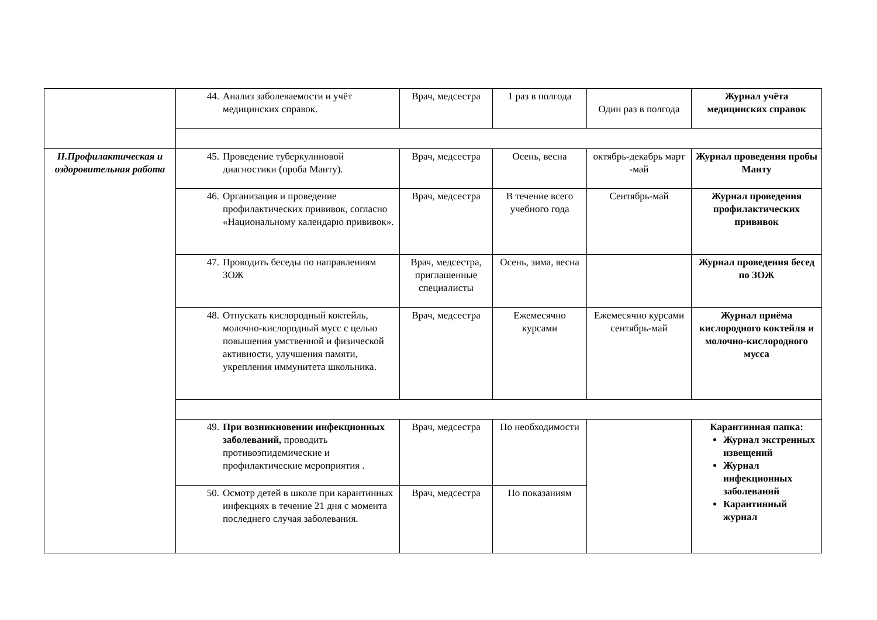| | 44. Анализ заболеваемости и учёт медицинских справок. | Врач, медсестра | 1 раз в полгода | Один раз в полгода | Журнал учёта медицинских справок |
| II.Профилактическая и оздоровительная работа | 45. Проведение туберкулиновой диагностики (проба Манту). | Врач, медсестра | Осень, весна | октябрь-декабрь март -май | Журнал проведения пробы Манту |
| | 46. Организация и проведение профилактических прививок, согласно «Национальному календарю прививок». | Врач, медсестра | В течение всего учебного года | Сентябрь-май | Журнал проведения профилактических прививок |
| | 47. Проводить беседы по направлениям ЗОЖ | Врач, медсестра, приглашенные специалисты | Осень, зима, весна | | Журнал проведения бесед по ЗОЖ |
| | 48. Отпускать кислородный коктейль, молочно-кислородный мусс с целью повышения умственной и физической активности, улучшения памяти, укрепления иммунитета школьника. | Врач, медсестра | Ежемесячно курсами | Ежемесячно курсами сентябрь-май | Журнал приёма кислородного коктейля и молочно-кислородного мусса |
| | 49. При возникновении инфекционных заболеваний, проводить противоэпидемические и профилактические мероприятия . | Врач, медсестра | По необходимости | | Карантинная папка: Журнал экстренных извещений Журнал инфекционных заболеваний Карантинный журнал |
| | 50. Осмотр детей в школе при карантинных инфекциях в течение 21 дня с момента последнего случая заболевания. | Врач, медсестра | По показаниям | | |